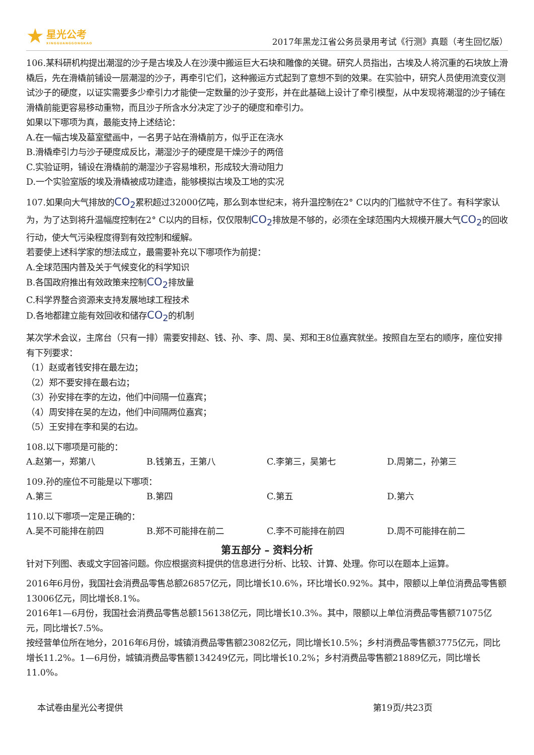★
星光公考
XINGGUANGGONGKAO
2017年黑龙江省公务员录用考试《行测》真题（考生回忆版）
106.某科研机构提出潮湿的沙子是古埃及人在沙漠中搬运巨大石块和雕像的关键。研究人员指出，古埃及人将沉重的石块放上滑橇后，先在滑橇前铺设一层潮湿的沙子，再牵引它们，这种搬运方式起到了意想不到的效果。在实验中，研究人员使用流变仪测试沙子的硬度，以证实需要多少牵引力才能使一定数量的沙子变形，并在此基础上设计了牵引模型，从中发现将潮湿的沙子铺在滑橇前能更容易移动重物，而且沙子所含水分决定了沙子的硬度和牵引力。
如果以下哪项为真，最能支持上述结论：
A.在一幅古埃及墓室壁画中，一名男子站在滑橇前方，似乎正在浇水
B.滑橇牵引力与沙子硬度成反比，潮湿沙子的硬度是干燥沙子的两倍
C.实验证明，铺设在滑橇前的潮湿沙子容易堆积，形成较大滑动阻力
D.一个实验室版的埃及滑橇被成功建造，能够模拟古埃及工地的实况
107.如果向大气排放的CO<sub>2</sub>累积超过32000亿吨，那么到本世纪末，将升温控制在2° C以内的门槛就守不住了。有科学家认为，为了达到将升温幅度控制在2° C以内的目标，仅仅限制CO<sub>2</sub>排放是不够的，必须在全球范围内大规模开展大气CO<sub>2</sub>的回收行动，使大气污染程度得到有效控制和缓解。
若要使上述科学家的想法成立，最需要补充以下哪项作为前提：
A.全球范围内普及关于气候变化的科学知识
B.各国政府推出有效政策来控制CO<sub>2</sub>排放量
C.科学界整合资源来支持发展地球工程技术
D.各地都建立能有效回收和储存CO<sub>2</sub>的机制
某次学术会议，主席台（只有一排）需要安排赵、钱、孙、李、周、吴、郑和王8位嘉宾就坐。按照自左至右的顺序，座位安排有下列要求：
（1）赵或者钱安排在最左边；
（2）郑不要安排在最右边；
（3）孙安排在李的左边，他们中间隔一位嘉宾；
（4）周安排在吴的左边，他们中间隔两位嘉宾；
（5）王安排在李和吴的右边。
108.以下哪项是可能的：
A.赵第一，郑第八 B.钱第五，王第八 C.李第三，吴第七 D.周第二，孙第三
109.孙的座位不可能是以下哪项：
A.第三 B.第四 C.第五 D.第六
110.以下哪项一定是正确的：
A.吴不可能排在前四 B.郑不可能排在前二 C.李不可能排在前四 D.周不可能排在前二
第五部分 – 资料分析
针对下列图、表或文字回答问题。你应根据资料提供的信息进行分析、比较、计算、处理。你可以在题本上运算。
2016年6月份，我国社会消费品零售总额26857亿元，同比增长10.6%，环比增长0.92%。其中，限额以上单位消费品零售额13006亿元，同比增长8.1%。
2016年1—6月份，我国社会消费品零售总额156138亿元，同比增长10.3%。其中，限额以上单位消费品零售额71075亿元，同比增长7.5%。
按经营单位所在地分，2016年6月份，城镇消费品零售额23082亿元，同比增长10.5%；乡村消费品零售额3775亿元，同比增长11.2%。1—6月份，城镇消费品零售额134249亿元，同比增长10.2%；乡村消费品零售额21889亿元，同比增长11.0%。
本试卷由星光公考提供 第19页/共23页